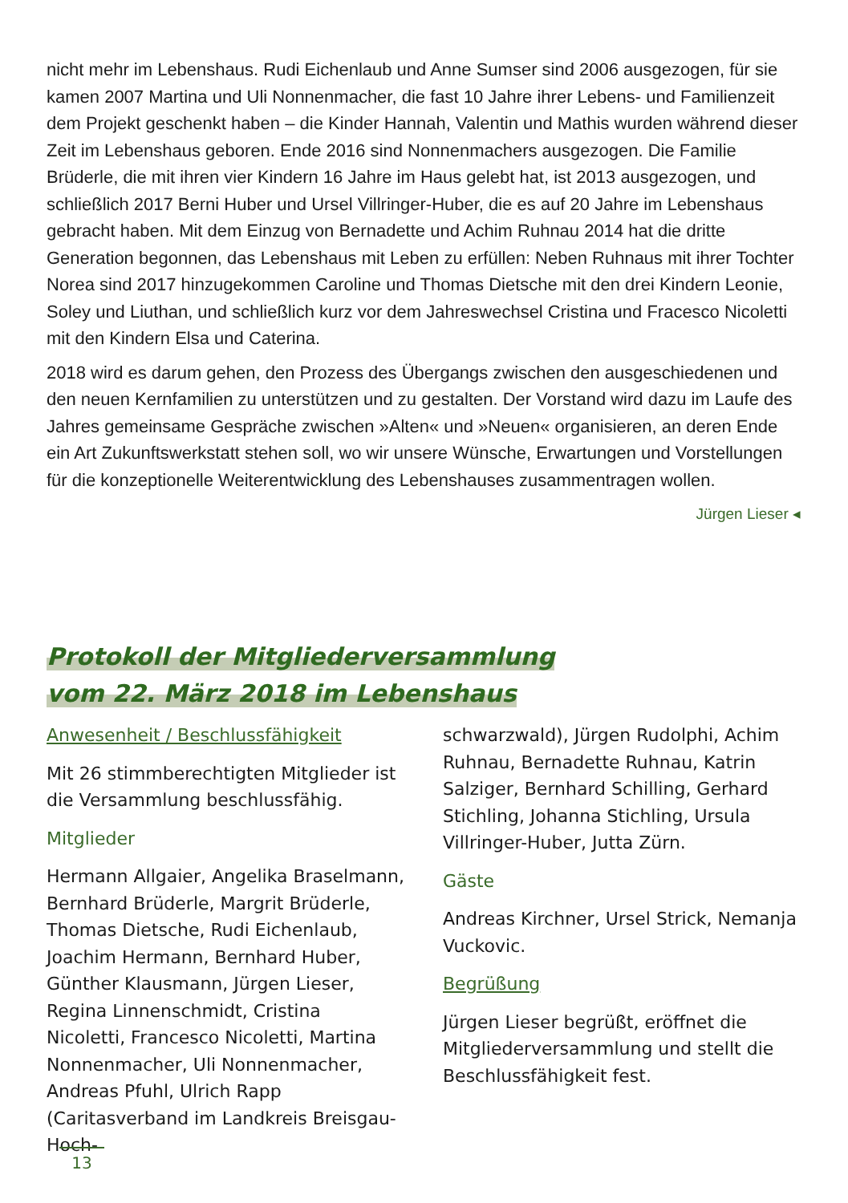nicht mehr im Lebenshaus. Rudi Eichenlaub und Anne Sumser sind 2006 ausgezogen, für sie kamen 2007 Martina und Uli Nonnenmacher, die fast 10 Jahre ihrer Lebens- und Familienzeit dem Projekt geschenkt haben – die Kinder Hannah, Valentin und Mathis wurden während dieser Zeit im Lebenshaus geboren. Ende 2016 sind Nonnenmachers ausgezogen. Die Familie Brüderle, die mit ihren vier Kindern 16 Jahre im Haus gelebt hat, ist 2013 ausgezogen, und schließlich 2017 Berni Huber und Ursel Villringer-Huber, die es auf 20 Jahre im Lebenshaus gebracht haben. Mit dem Einzug von Bernadette und Achim Ruhnau 2014 hat die dritte Generation begonnen, das Lebenshaus mit Leben zu erfüllen: Neben Ruhnaus mit ihrer Tochter Norea sind 2017 hinzugekommen Caroline und Thomas Dietsche mit den drei Kindern Leonie, Soley und Liuthan, und schließlich kurz vor dem Jahreswechsel Cristina und Fracesco Nicoletti mit den Kindern Elsa und Caterina.
2018 wird es darum gehen, den Prozess des Übergangs zwischen den ausgeschiedenen und den neuen Kernfamilien zu unterstützen und zu gestalten. Der Vorstand wird dazu im Laufe des Jahres gemeinsame Gespräche zwischen »Alten« und »Neuen« organisieren, an deren Ende ein Art Zukunftswerkstatt stehen soll, wo wir unsere Wünsche, Erwartungen und Vorstellungen für die konzeptionelle Weiterentwicklung des Lebenshauses zusammentragen wollen.
Jürgen Lieser ◂
Protokoll der Mitgliederversammlung
vom 22. März 2018 im Lebenshaus
Anwesenheit / Beschlussfähigkeit
Mit 26 stimmberechtigten Mitglieder ist die Versammlung beschlussfähig.
Mitglieder
Hermann Allgaier, Angelika Braselmann, Bernhard Brüderle, Margrit Brüderle, Thomas Dietsche, Rudi Eichenlaub, Joachim Hermann, Bernhard Huber, Günther Klausmann, Jürgen Lieser, Regina Linnenschmidt, Cristina Nicoletti, Francesco Nicoletti, Martina Nonnenmacher, Uli Nonnenmacher, Andreas Pfuhl, Ulrich Rapp (Caritasverband im Landkreis Breisgau-Hoch-
schwarzwald), Jürgen Rudolphi, Achim Ruhnau, Bernadette Ruhnau, Katrin Salziger, Bernhard Schilling, Gerhard Stichling, Johanna Stichling, Ursula Villringer-Huber, Jutta Zürn.
Gäste
Andreas Kirchner, Ursel Strick, Nemanja Vuckovic.
Begrüßung
Jürgen Lieser begrüßt, eröffnet die Mitgliederversammlung und stellt die Beschlussfähigkeit fest.
13